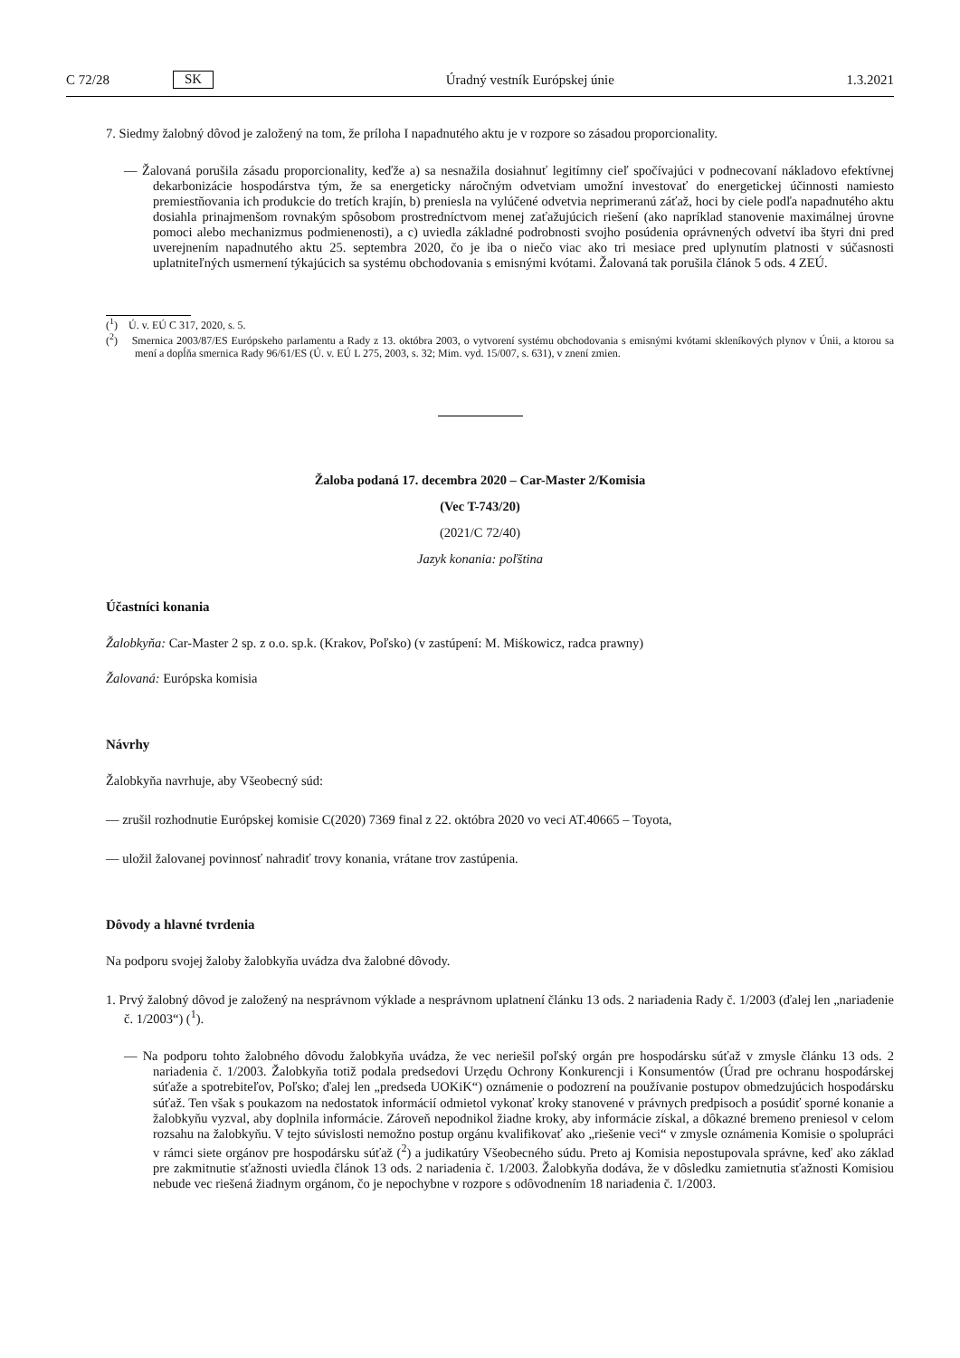C 72/28 SK Úradný vestník Európskej únie 1.3.2021
7. Siedmy žalobný dôvod je založený na tom, že príloha I napadnutého aktu je v rozpore so zásadou proporcionality.
— Žalovaná porušila zásadu proporcionality, keďže a) sa nesnažila dosiahnuť legitímny cieľ spočívajúci v podnecovaní nákladovo efektívnej dekarbonizácie hospodárstva tým, že sa energeticky náročným odvetviam umožní investovať do energetickej účinnosti namiesto premiestňovania ich produkcie do tretích krajín, b) preniesla na vylúčené odvetvia neprimeranú záťaž, hoci by ciele podľa napadnutého aktu dosiahla prinajmenšom rovnakým spôsobom prostredníctvom menej zaťažujúcich riešení (ako napríklad stanovenie maximálnej úrovne pomoci alebo mechanizmus podmienenosti), a c) uviedla základné podrobnosti svojho posúdenia oprávnených odvetví iba štyri dni pred uverejnením napadnutého aktu 25. septembra 2020, čo je iba o niečo viac ako tri mesiace pred uplynutím platnosti v súčasnosti uplatniteľných usmernení týkajúcich sa systému obchodovania s emisnými kvótami. Žalovaná tak porušila článok 5 ods. 4 ZEÚ.
(<sup>1</sup>) Ú. v. EÚ C 317, 2020, s. 5.
(<sup>2</sup>) Smernica 2003/87/ES Európskeho parlamentu a Rady z 13. októbra 2003, o vytvorení systému obchodovania s emisnými kvótami skleníkových plynov v Únii, a ktorou sa mení a dopĺňa smernica Rady 96/61/ES (Ú. v. EÚ L 275, 2003, s. 32; Mim. vyd. 15/007, s. 631), v znení zmien.
Žaloba podaná 17. decembra 2020 – Car-Master 2/Komisia
(Vec T-743/20)
(2021/C 72/40)
Jazyk konania: poľština
Účastníci konania
Žalobkyňa: Car-Master 2 sp. z o.o. sp.k. (Krakov, Poľsko) (v zastúpení: M. Miśkowicz, radca prawny)
Žalovaná: Európska komisia
Návrhy
Žalobkyňa navrhuje, aby Všeobecný súd:
— zrušil rozhodnutie Európskej komisie C(2020) 7369 final z 22. októbra 2020 vo veci AT.40665 – Toyota,
— uložil žalovanej povinnosť nahradiť trovy konania, vrátane trov zastúpenia.
Dôvody a hlavné tvrdenia
Na podporu svojej žaloby žalobkyňa uvádza dva žalobné dôvody.
1. Prvý žalobný dôvod je založený na nesprávnom výklade a nesprávnom uplatnení článku 13 ods. 2 nariadenia Rady č. 1/2003 (ďalej len „nariadenie č. 1/2003“) (<sup>1</sup>).
— Na podporu tohto žalobného dôvodu žalobkyňa uvádza, že vec neriešil poľský orgán pre hospodársku súťaž v zmysle článku 13 ods. 2 nariadenia č. 1/2003. Žalobkyňa totiž podala predsedovi Urzędu Ochrony Konkurencji i Konsumentów (Úrad pre ochranu hospodárskej súťaže a spotrebiteľov, Poľsko; ďalej len „predseda UOKiK“) oznámenie o podozrení na používanie postupov obmedzujúcich hospodársku súťaž. Ten však s poukazom na nedostatok informácií odmietol vykonať kroky stanovené v právnych predpisoch a posúdiť sporné konanie a žalobkyňu vyzval, aby doplnila informácie. Zároveň nepodnikol žiadne kroky, aby informácie získal, a dôkazné bremeno preniesol v celom rozsahu na žalobkyňu. V tejto súvislosti nemožno postup orgánu kvalifikovať ako „riešenie veci“ v zmysle oznámenia Komisie o spolupráci v rámci siete orgánov pre hospodársku súťaž (<sup>2</sup>) a judikatúry Všeobecného súdu. Preto aj Komisia nepostupovala správne, keď ako základ pre zakmitnutie sťažnosti uviedla článok 13 ods. 2 nariadenia č. 1/2003. Žalobkyňa dodáva, že v dôsledku zamietnutia sťažnosti Komisiou nebude vec riešená žiadnym orgánom, čo je nepochybne v rozpore s odôvodnením 18 nariadenia č. 1/2003.